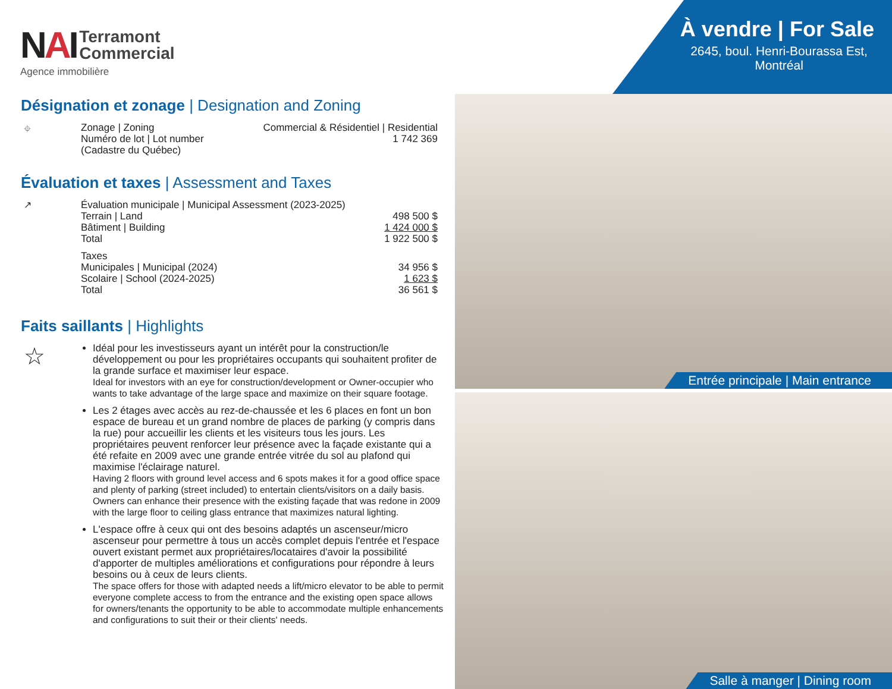NAI
Terramont
Commercial
Agence immobilière
Désignation et zonage | Designation and Zoning
⌖
| Zonage / Zoning | Commercial & Résidentiel / Residential |
| Numéro de lot / Lot number (Cadastre du Québec) | 1 742 369 |
Évaluation et taxes | Assessment and Taxes
↗
| Évaluation municipale / Municipal Assessment (2023-2025) | |
| Terrain / Land | 498 500 $ |
| Bâtiment / Building | 1 424 000 $ |
| Total | 1 922 500 $ |
| Taxes | |
| Municipales / Municipal (2024) | 34 956 $ |
| Scolaire / School (2024-2025) | 1 623 $ |
| Total | 36 561 $ |
Faits saillants | Highlights
☆
Idéal pour les investisseurs ayant un intérêt pour la construction/le développement ou pour les propriétaires occupants qui souhaitent profiter de la grande surface et maximiser leur espace.
Ideal for investors with an eye for construction/development or Owner-occupier who wants to take advantage of the large space and maximize on their square footage.
Les 2 étages avec accès au rez-de-chaussée et les 6 places en font un bon espace de bureau et un grand nombre de places de parking (y compris dans la rue) pour accueillir les clients et les visiteurs tous les jours. Les propriétaires peuvent renforcer leur présence avec la façade existante qui a été refaite en 2009 avec une grande entrée vitrée du sol au plafond qui maximise l'éclairage naturel.
Having 2 floors with ground level access and 6 spots makes it for a good office space and plenty of parking (street included) to entertain clients/visitors on a daily basis. Owners can enhance their presence with the existing façade that was redone in 2009 with the large floor to ceiling glass entrance that maximizes natural lighting.
L'espace offre à ceux qui ont des besoins adaptés un ascenseur/micro ascenseur pour permettre à tous un accès complet depuis l'entrée et l'espace ouvert existant permet aux propriétaires/locataires d'avoir la possibilité d'apporter de multiples améliorations et configurations pour répondre à leurs besoins ou à ceux de leurs clients.
The space offers for those with adapted needs a lift/micro elevator to be able to permit everyone complete access to from the entrance and the existing open space allows for owners/tenants the opportunity to be able to accommodate multiple enhancements and configurations to suit their or their clients' needs.
À vendre | For Sale
2645, boul. Henri-Bourassa Est, Montréal
Entrée principale | Main entrance
Salle à manger | Dining room